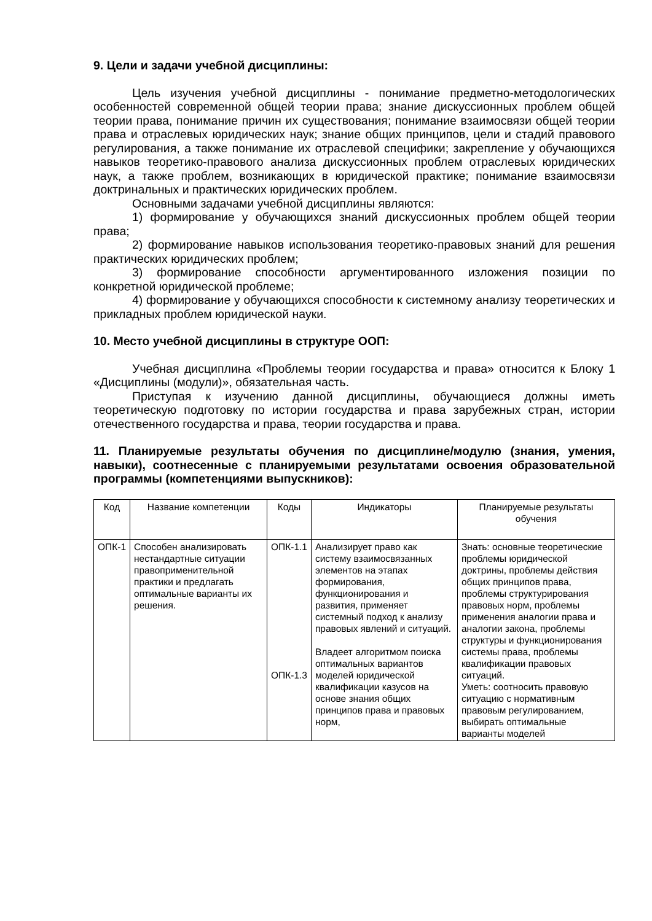9. Цели и задачи учебной дисциплины:
Цель изучения учебной дисциплины - понимание предметно-методологических особенностей современной общей теории права; знание дискуссионных проблем общей теории права, понимание причин их существования; понимание взаимосвязи общей теории права и отраслевых юридических наук; знание общих принципов, цели и стадий правового регулирования, а также понимание их отраслевой специфики; закрепление у обучающихся навыков теоретико-правового анализа дискуссионных проблем отраслевых юридических наук, а также проблем, возникающих в юридической практике; понимание взаимосвязи доктринальных и практических юридических проблем.
Основными задачами учебной дисциплины являются:
1) формирование у обучающихся знаний дискуссионных проблем общей теории права;
2) формирование навыков использования теоретико-правовых знаний для решения практических юридических проблем;
3) формирование способности аргументированного изложения позиции по конкретной юридической проблеме;
4) формирование у обучающихся способности к системному анализу теоретических и прикладных проблем юридической науки.
10. Место учебной дисциплины в структуре ООП:
Учебная дисциплина «Проблемы теории государства и права» относится к Блоку 1 «Дисциплины (модули)», обязательная часть.
Приступая к изучению данной дисциплины, обучающиеся должны иметь теоретическую подготовку по истории государства и права зарубежных стран, истории отечественного государства и права, теории государства и права.
11. Планируемые результаты обучения по дисциплине/модулю (знания, умения, навыки), соотнесенные с планируемыми результатами освоения образовательной программы (компетенциями выпускников):
| Код | Название компетенции | Коды | Индикаторы | Планируемые результаты обучения |
| --- | --- | --- | --- | --- |
| ОПК-1 | Способен анализировать нестандартные ситуации правоприменительной практики и предлагать оптимальные варианты их решения. | ОПК-1.1 ОПК-1.3 | Анализирует право как систему взаимосвязанных элементов на этапах формирования, функционирования и развития, применяет системный подход к анализу правовых явлений и ситуаций. Владеет алгоритмом поиска оптимальных вариантов моделей юридической квалификации казусов на основе знания общих принципов права и правовых норм, | Знать: основные теоретические проблемы юридической доктрины, проблемы действия общих принципов права, проблемы структурирования правовых норм, проблемы применения аналогии права и аналогии закона, проблемы структуры и функционирования системы права, проблемы квалификации правовых ситуаций. Уметь: соотносить правовую ситуацию с нормативным правовым регулированием, выбирать оптимальные варианты моделей |